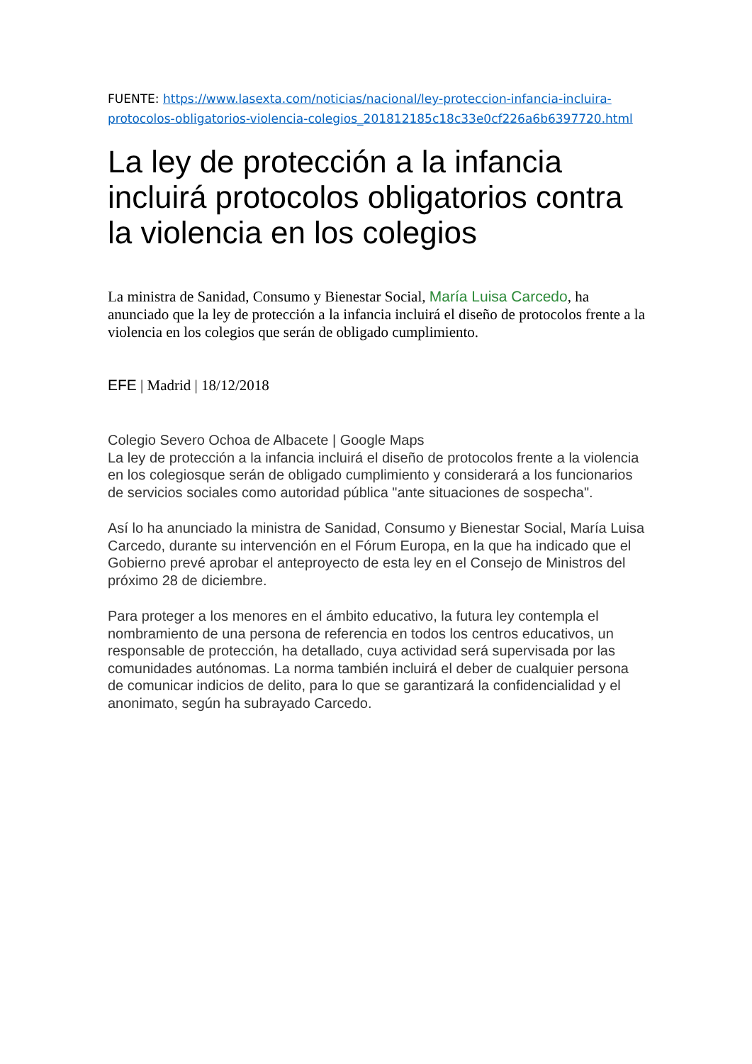FUENTE: https://www.lasexta.com/noticias/nacional/ley-proteccion-infancia-incluira-protocolos-obligatorios-violencia-colegios_201812185c18c33e0cf226a6b6397720.html
La ley de protección a la infancia incluirá protocolos obligatorios contra la violencia en los colegios
La ministra de Sanidad, Consumo y Bienestar Social, María Luisa Carcedo, ha anunciado que la ley de protección a la infancia incluirá el diseño de protocolos frente a la violencia en los colegios que serán de obligado cumplimiento.
EFE | Madrid | 18/12/2018
Colegio Severo Ochoa de Albacete | Google Maps
La ley de protección a la infancia incluirá el diseño de protocolos frente a la violencia en los colegiosque serán de obligado cumplimiento y considerará a los funcionarios de servicios sociales como autoridad pública "ante situaciones de sospecha".
Así lo ha anunciado la ministra de Sanidad, Consumo y Bienestar Social, María Luisa Carcedo, durante su intervención en el Fórum Europa, en la que ha indicado que el Gobierno prevé aprobar el anteproyecto de esta ley en el Consejo de Ministros del próximo 28 de diciembre.
Para proteger a los menores en el ámbito educativo, la futura ley contempla el nombramiento de una persona de referencia en todos los centros educativos, un responsable de protección, ha detallado, cuya actividad será supervisada por las comunidades autónomas. La norma también incluirá el deber de cualquier persona de comunicar indicios de delito, para lo que se garantizará la confidencialidad y el anonimato, según ha subrayado Carcedo.